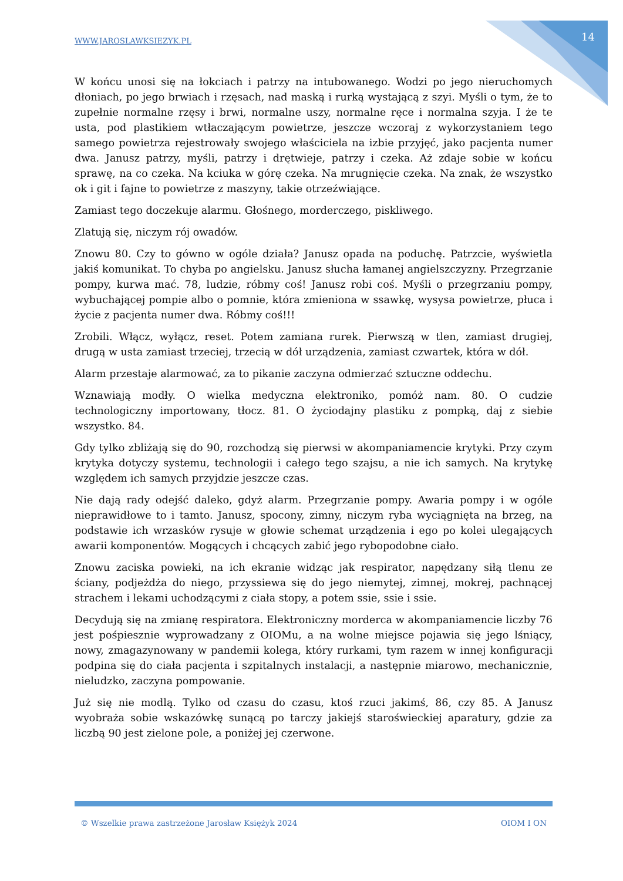WWW.JAROSLAWKSIEZYK.PL 14
W końcu unosi się na łokciach i patrzy na intubowanego. Wodzi po jego nieruchomych dłoniach, po jego brwiach i rzęsach, nad maską i rurką wystającą z szyi. Myśli o tym, że to zupełnie normalne rzęsy i brwi, normalne uszy, normalne ręce i normalna szyja. I że te usta, pod plastikiem wtłaczającym powietrze, jeszcze wczoraj z wykorzystaniem tego samego powietrza rejestrowały swojego właściciela na izbie przyjęć, jako pacjenta numer dwa. Janusz patrzy, myśli, patrzy i drętwieje, patrzy i czeka. Aż zdaje sobie w końcu sprawę, na co czeka. Na kciuka w górę czeka. Na mrugnięcie czeka. Na znak, że wszystko ok i git i fajne to powietrze z maszyny, takie otrzeźwiające.
Zamiast tego doczekuje alarmu. Głośnego, morderczego, piskliwego.
Zlatują się, niczym rój owadów.
Znowu 80. Czy to gówno w ogóle działa? Janusz opada na poduchę. Patrzcie, wyświetla jakiś komunikat. To chyba po angielsku. Janusz słucha łamanej angielszczyzny. Przegrzanie pompy, kurwa mać. 78, ludzie, róbmy coś! Janusz robi coś. Myśli o przegrzaniu pompy, wybuchającej pompie albo o pomnie, która zmieniona w ssawkę, wysysa powietrze, płuca i życie z pacjenta numer dwa. Róbmy coś!!!
Zrobili. Włącz, wyłącz, reset. Potem zamiana rurek. Pierwszą w tlen, zamiast drugiej, drugą w usta zamiast trzeciej, trzecią w dół urządzenia, zamiast czwartek, która w dół.
Alarm przestaje alarmować, za to pikanie zaczyna odmierzać sztuczne oddechu.
Wznawiają modły. O wielka medyczna elektroniko, pomóż nam. 80. O cudzie technologiczny importowany, tłocz. 81. O życiodajny plastiku z pompką, daj z siebie wszystko. 84.
Gdy tylko zbliżają się do 90, rozchodzą się pierwsi w akompaniamencie krytyki. Przy czym krytyka dotyczy systemu, technologii i całego tego szajsu, a nie ich samych. Na krytykę względem ich samych przyjdzie jeszcze czas.
Nie dają rady odejść daleko, gdyż alarm. Przegrzanie pompy. Awaria pompy i w ogóle nieprawidłowe to i tamto. Janusz, spocony, zimny, niczym ryba wyciągnięta na brzeg, na podstawie ich wrzasków rysuje w głowie schemat urządzenia i ego po kolei ulegających awarii komponentów. Mogących i chcących zabić jego rybopodobne ciało.
Znowu zaciska powieki, na ich ekranie widząc jak respirator, napędzany siłą tlenu ze ściany, podjeżdża do niego, przyssiewa się do jego niemytej, zimnej, mokrej, pachnącej strachem i lekami uchodzącymi z ciała stopy, a potem ssie, ssie i ssie.
Decydują się na zmianę respiratora. Elektroniczny morderca w akompaniamencie liczby 76 jest pośpiesznie wyprowadzany z OIOMu, a na wolne miejsce pojawia się jego lśniący, nowy, zmagazynowany w pandemii kolega, który rurkami, tym razem w innej konfiguracji podpina się do ciała pacjenta i szpitalnych instalacji, a następnie miarowo, mechanicznie, nieludzko, zaczyna pompowanie.
Już się nie modlą. Tylko od czasu do czasu, ktoś rzuci jakimś, 86, czy 85. A Janusz wyobraża sobie wskazówkę sunącą po tarczy jakiejś staroświeckiej aparatury, gdzie za liczbą 90 jest zielone pole, a poniżej jej czerwone.
© Wszelkie prawa zastrzeżone Jarosław Księżyk 2024 OIOM I ON